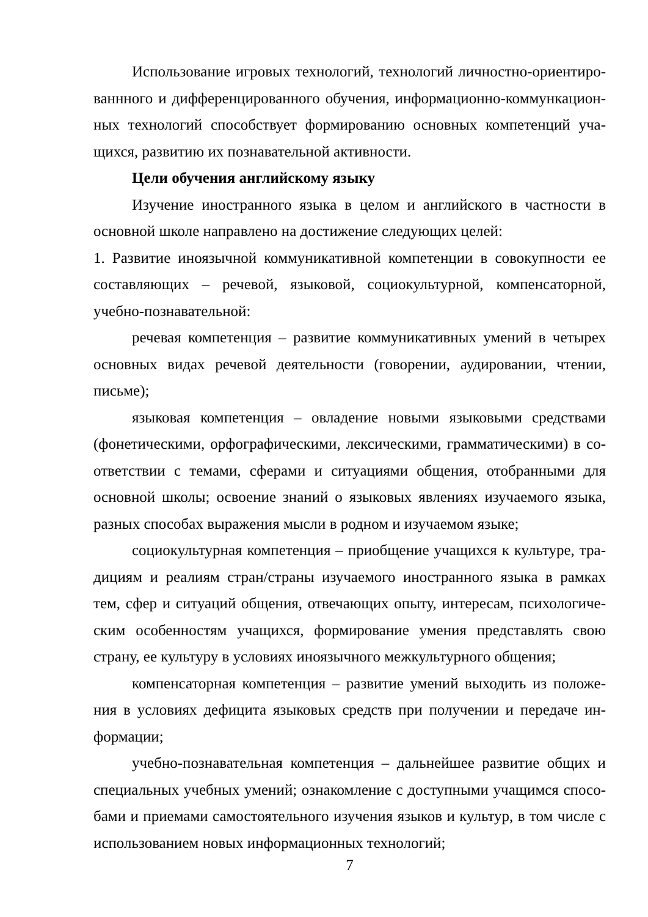Использование игровых технологий, технологий личностно-ориентиро­ваннного и дифференцированного обучения, информационно-коммункацион­ных технологий способствует формированию основных компетенций уча­щихся, развитию их познавательной активности.
Цели обучения английскому языку
Изучение иностранного языка в целом и английского в частности в основной школе направлено на достижение следующих целей:
1. Развитие иноязычной коммуникативной компетенции в совокупности ее составляющих – речевой, языковой, социокультурной, компенсаторной, учебно-познавательной:
речевая компетенция – развитие коммуникативных умений в четырех основных видах речевой деятельности (говорении, аудировании, чтении, письме);
языковая компетенция – овладение новыми языковыми средствами (фонетическими, орфографическими, лексическими, грамматическими) в со­ответствии с темами, сферами и ситуациями общения, отобранными для основной школы; освоение знаний о языковых явлениях изучаемого языка, разных способах выражения мысли в родном и изучаемом языке;
социокультурная компетенция – приобщение учащихся к культуре, тра­дициям и реалиям стран/страны изучаемого иностранного языка в рамках тем, сфер и ситуаций общения, отвечающих опыту, интересам, психологиче­ским особенностям учащихся, формирование умения представлять свою страну, ее культуру в условиях иноязычного межкультурного общения;
компенсаторная компетенция – развитие умений выходить из положе­ния в условиях дефицита языковых средств при получении и передаче ин­формации;
учебно-познавательная компетенция – дальнейшее развитие общих и специальных учебных умений; ознакомление с доступными учащимся спосо­бами и приемами самостоятельного изучения языков и культур, в том числе с использованием новых информационных технологий;
7